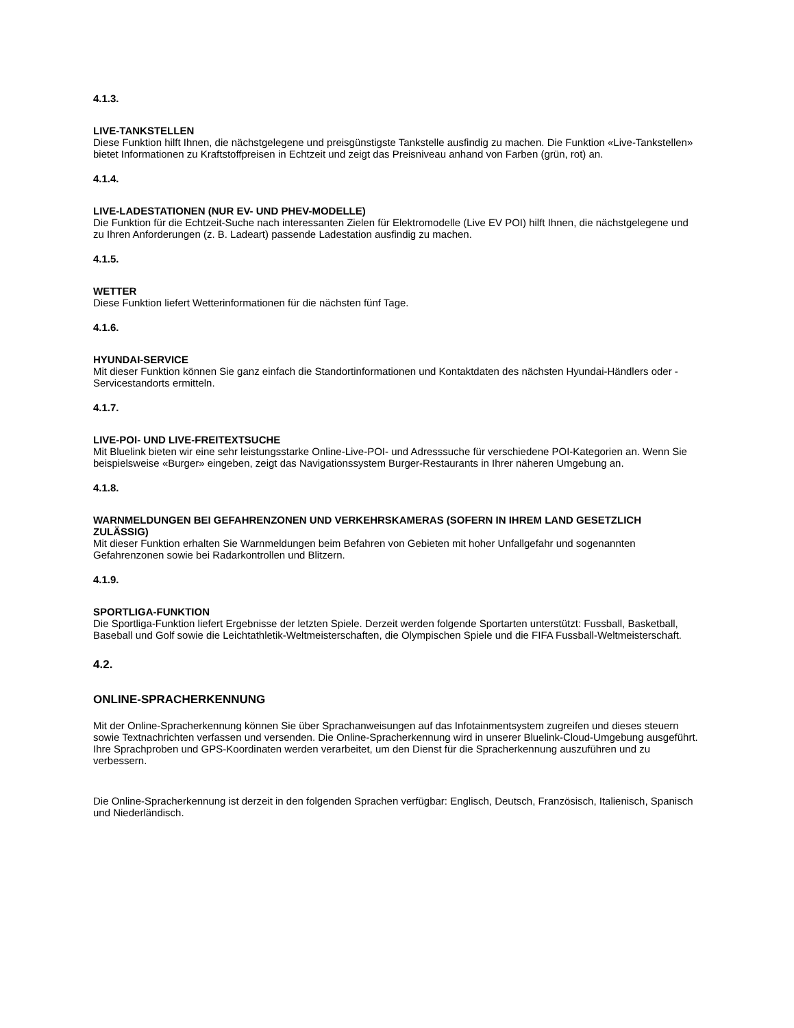4.1.3.
LIVE-TANKSTELLEN
Diese Funktion hilft Ihnen, die nächstgelegene und preisgünstigste Tankstelle ausfindig zu machen. Die Funktion «Live-Tankstellen» bietet Informationen zu Kraftstoffpreisen in Echtzeit und zeigt das Preisniveau anhand von Farben (grün, rot) an.
4.1.4.
LIVE-LADESTATIONEN (NUR EV- UND PHEV-MODELLE)
Die Funktion für die Echtzeit-Suche nach interessanten Zielen für Elektromodelle (Live EV POI) hilft Ihnen, die nächstgelegene und zu Ihren Anforderungen (z. B. Ladeart) passende Ladestation ausfindig zu machen.
4.1.5.
WETTER
Diese Funktion liefert Wetterinformationen für die nächsten fünf Tage.
4.1.6.
HYUNDAI-SERVICE
Mit dieser Funktion können Sie ganz einfach die Standortinformationen und Kontaktdaten des nächsten Hyundai-Händlers oder -Servicestandorts ermitteln.
4.1.7.
LIVE-POI- UND LIVE-FREITEXTSUCHE
Mit Bluelink bieten wir eine sehr leistungsstarke Online-Live-POI- und Adresssuche für verschiedene POI-Kategorien an. Wenn Sie beispielsweise «Burger» eingeben, zeigt das Navigationssystem Burger-Restaurants in Ihrer näheren Umgebung an.
4.1.8.
WARNMELDUNGEN BEI GEFAHRENZONEN UND VERKEHRSKAMERAS (SOFERN IN IHREM LAND GESETZLICH ZULÄSSIG)
Mit dieser Funktion erhalten Sie Warnmeldungen beim Befahren von Gebieten mit hoher Unfallgefahr und sogenannten Gefahrenzonen sowie bei Radarkontrollen und Blitzern.
4.1.9.
SPORTLIGA-FUNKTION
Die Sportliga-Funktion liefert Ergebnisse der letzten Spiele. Derzeit werden folgende Sportarten unterstützt: Fussball, Basketball, Baseball und Golf sowie die Leichtathletik-Weltmeisterschaften, die Olympischen Spiele und die FIFA Fussball-Weltmeisterschaft.
4.2.
ONLINE-SPRACHERKENNUNG
Mit der Online-Spracherkennung können Sie über Sprachanweisungen auf das Infotainmentsystem zugreifen und dieses steuern sowie Textnachrichten verfassen und versenden. Die Online-Spracherkennung wird in unserer Bluelink-Cloud-Umgebung ausgeführt. Ihre Sprachproben und GPS-Koordinaten werden verarbeitet, um den Dienst für die Spracherkennung auszuführen und zu verbessern.
Die Online-Spracherkennung ist derzeit in den folgenden Sprachen verfügbar: Englisch, Deutsch, Französisch, Italienisch, Spanisch und Niederländisch.